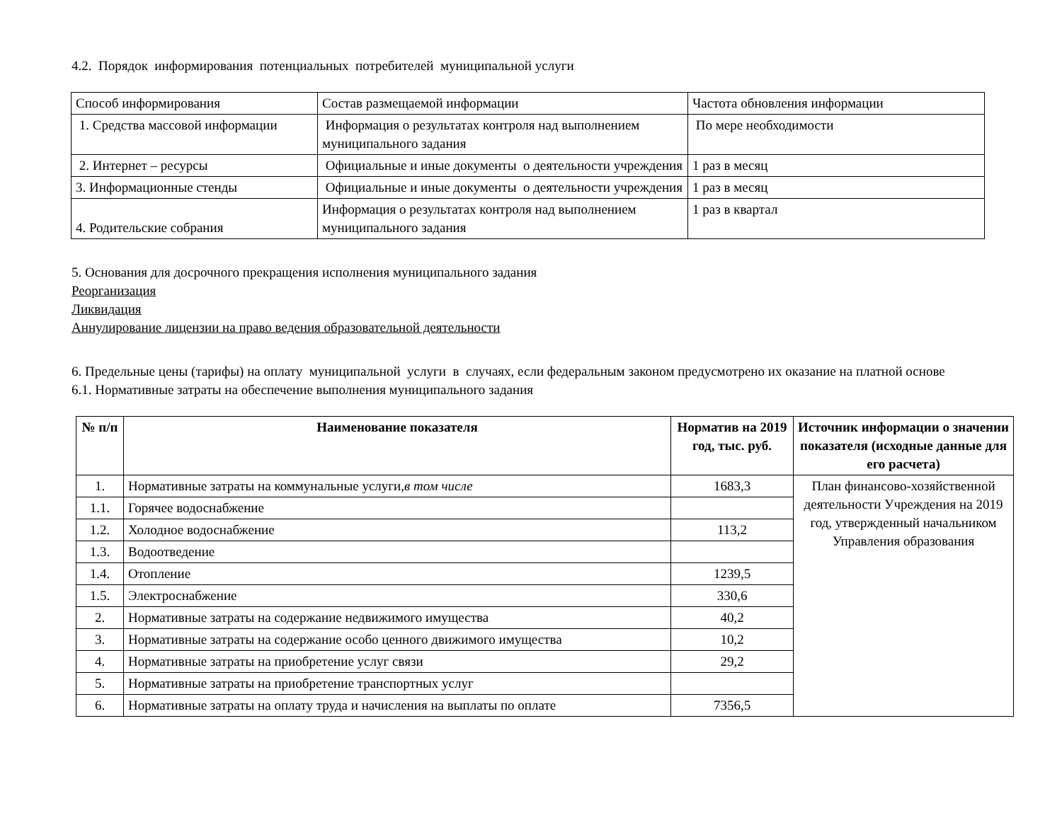4.2. Порядок информирования потенциальных потребителей муниципальной услуги
| Способ информирования | Состав размещаемой информации | Частота обновления информации |
| 1. Средства массовой информации | Информация о результатах контроля над выполнением муниципального задания | По мере необходимости |
| 2. Интернет – ресурсы | Официальные и иные документы о деятельности учреждения | 1 раз в месяц |
| 3. Информационные стенды | Официальные и иные документы о деятельности учреждения | 1 раз в месяц |
| 4. Родительские собрания | Информация о результатах контроля над выполнением муниципального задания | 1 раз в квартал |
5. Основания для досрочного прекращения исполнения муниципального задания
Реорганизация
Ликвидация
Аннулирование лицензии на право ведения образовательной деятельности
6. Предельные цены (тарифы) на оплату муниципальной услуги в случаях, если федеральным законом предусмотрено их оказание на платной основе
6.1. Нормативные затраты на обеспечение выполнения муниципального задания
| № п/п | Наименование показателя | Норматив на 2019 год, тыс. руб. | Источник информации о значении показателя (исходные данные для его расчета) |
| --- | --- | --- | --- |
| 1. | Нормативные затраты на коммунальные услуги, в том числе | 1683,3 | План финансово-хозяйственной деятельности Учреждения на 2019 год, утвержденный начальником Управления образования |
| 1.1. | Горячее водоснабжение | | |
| 1.2. | Холодное водоснабжение | 113,2 | |
| 1.3. | Водоотведение | | |
| 1.4. | Отопление | 1239,5 | |
| 1.5. | Электроснабжение | 330,6 | |
| 2. | Нормативные затраты на содержание недвижимого имущества | 40,2 | |
| 3. | Нормативные затраты на содержание особо ценного движимого имущества | 10,2 | |
| 4. | Нормативные затраты на приобретение услуг связи | 29,2 | |
| 5. | Нормативные затраты на приобретение транспортных услуг | | |
| 6. | Нормативные затраты на оплату труда и начисления на выплаты по оплате | 7356,5 | |